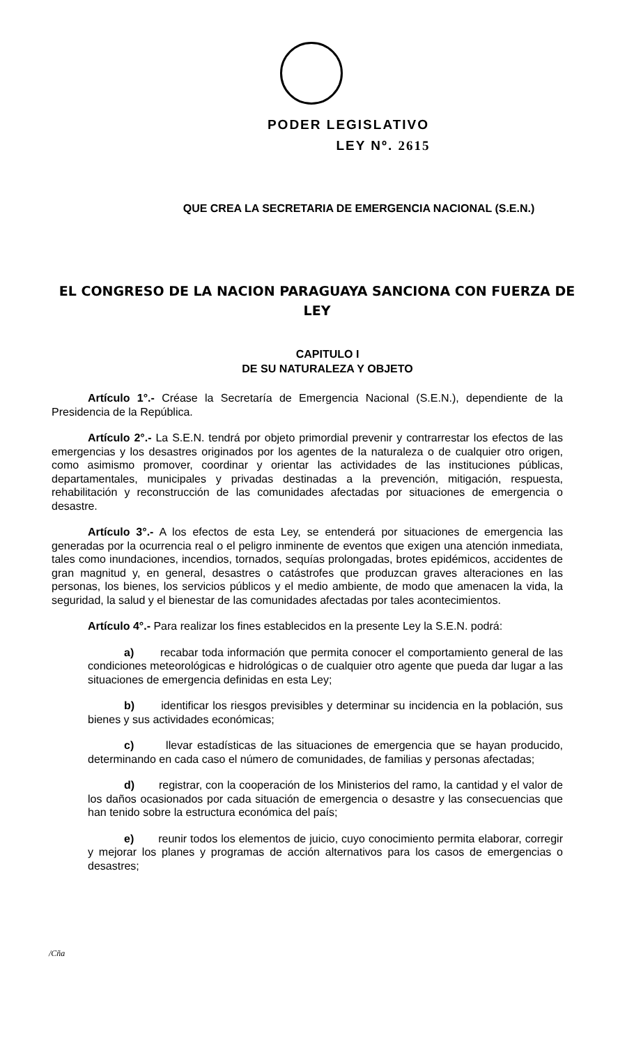PODER LEGISLATIVO
LEY Nº. 2615
QUE CREA LA SECRETARIA DE EMERGENCIA NACIONAL (S.E.N.)
EL CONGRESO DE LA NACION PARAGUAYA SANCIONA CON FUERZA DE LEY
CAPITULO I
DE SU NATURALEZA Y OBJETO
Artículo 1°.- Créase la Secretaría de Emergencia Nacional (S.E.N.), dependiente de la Presidencia de la República.
Artículo 2°.- La S.E.N. tendrá por objeto primordial prevenir y contrarrestar los efectos de las emergencias y los desastres originados por los agentes de la naturaleza o de cualquier otro origen, como asimismo promover, coordinar y orientar las actividades de las instituciones públicas, departamentales, municipales y privadas destinadas a la prevención, mitigación, respuesta, rehabilitación y reconstrucción de las comunidades afectadas por situaciones de emergencia o desastre.
Artículo 3°.- A los efectos de esta Ley, se entenderá por situaciones de emergencia las generadas por la ocurrencia real o el peligro inminente de eventos que exigen una atención inmediata, tales como inundaciones, incendios, tornados, sequías prolongadas, brotes epidémicos, accidentes de gran magnitud y, en general, desastres o catástrofes que produzcan graves alteraciones en las personas, los bienes, los servicios públicos y el medio ambiente, de modo que amenacen la vida, la seguridad, la salud y el bienestar de las comunidades afectadas por tales acontecimientos.
Artículo 4°.- Para realizar los fines establecidos en la presente Ley la S.E.N. podrá:
a) recabar toda información que permita conocer el comportamiento general de las condiciones meteorológicas e hidrológicas o de cualquier otro agente que pueda dar lugar a las situaciones de emergencia definidas en esta Ley;
b) identificar los riesgos previsibles y determinar su incidencia en la población, sus bienes y sus actividades económicas;
c) llevar estadísticas de las situaciones de emergencia que se hayan producido, determinando en cada caso el número de comunidades, de familias y personas afectadas;
d) registrar, con la cooperación de los Ministerios del ramo, la cantidad y el valor de los daños ocasionados por cada situación de emergencia o desastre y las consecuencias que han tenido sobre la estructura económica del país;
e) reunir todos los elementos de juicio, cuyo conocimiento permita elaborar, corregir y mejorar los planes y programas de acción alternativos para los casos de emergencias o desastres;
/Cña